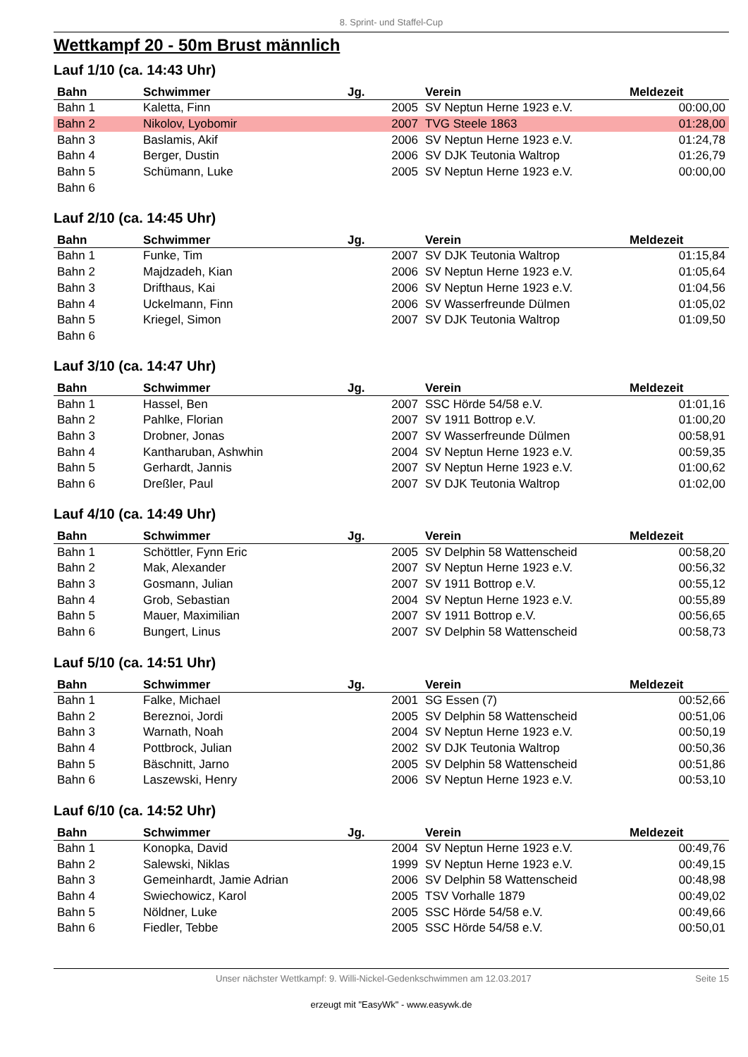8. Sprint- und Staffel-Cup
Wettkampf 20 - 50m Brust männlich
Lauf 1/10 (ca. 14:43 Uhr)
| Bahn | Schwimmer | Jg. | Verein | Meldezeit |
| --- | --- | --- | --- | --- |
| Bahn 1 | Kaletta, Finn | 2005 | SV Neptun Herne 1923 e.V. | 00:00,00 |
| Bahn 2 | Nikolov, Lyobomir | 2007 | TVG Steele 1863 | 01:28,00 |
| Bahn 3 | Baslamis, Akif | 2006 | SV Neptun Herne 1923 e.V. | 01:24,78 |
| Bahn 4 | Berger, Dustin | 2006 | SV DJK Teutonia Waltrop | 01:26,79 |
| Bahn 5 | Schümann, Luke | 2005 | SV Neptun Herne 1923 e.V. | 00:00,00 |
| Bahn 6 | | | | |
Lauf 2/10 (ca. 14:45 Uhr)
| Bahn | Schwimmer | Jg. | Verein | Meldezeit |
| --- | --- | --- | --- | --- |
| Bahn 1 | Funke, Tim | 2007 | SV DJK Teutonia Waltrop | 01:15,84 |
| Bahn 2 | Majdzadeh, Kian | 2006 | SV Neptun Herne 1923 e.V. | 01:05,64 |
| Bahn 3 | Drifthaus, Kai | 2006 | SV Neptun Herne 1923 e.V. | 01:04,56 |
| Bahn 4 | Uckelmann, Finn | 2006 | SV Wasserfreunde Dülmen | 01:05,02 |
| Bahn 5 | Kriegel, Simon | 2007 | SV DJK Teutonia Waltrop | 01:09,50 |
| Bahn 6 | | | | |
Lauf 3/10 (ca. 14:47 Uhr)
| Bahn | Schwimmer | Jg. | Verein | Meldezeit |
| --- | --- | --- | --- | --- |
| Bahn 1 | Hassel, Ben | 2007 | SSC Hörde 54/58 e.V. | 01:01,16 |
| Bahn 2 | Pahlke, Florian | 2007 | SV 1911 Bottrop e.V. | 01:00,20 |
| Bahn 3 | Drobner, Jonas | 2007 | SV Wasserfreunde Dülmen | 00:58,91 |
| Bahn 4 | Kantharuban, Ashwhin | 2004 | SV Neptun Herne 1923 e.V. | 00:59,35 |
| Bahn 5 | Gerhardt, Jannis | 2007 | SV Neptun Herne 1923 e.V. | 01:00,62 |
| Bahn 6 | Dreßler, Paul | 2007 | SV DJK Teutonia Waltrop | 01:02,00 |
Lauf 4/10 (ca. 14:49 Uhr)
| Bahn | Schwimmer | Jg. | Verein | Meldezeit |
| --- | --- | --- | --- | --- |
| Bahn 1 | Schöttler, Fynn Eric | 2005 | SV Delphin 58 Wattenscheid | 00:58,20 |
| Bahn 2 | Mak, Alexander | 2007 | SV Neptun Herne 1923 e.V. | 00:56,32 |
| Bahn 3 | Gosmann, Julian | 2007 | SV 1911 Bottrop e.V. | 00:55,12 |
| Bahn 4 | Grob, Sebastian | 2004 | SV Neptun Herne 1923 e.V. | 00:55,89 |
| Bahn 5 | Mauer, Maximilian | 2007 | SV 1911 Bottrop e.V. | 00:56,65 |
| Bahn 6 | Bungert, Linus | 2007 | SV Delphin 58 Wattenscheid | 00:58,73 |
Lauf 5/10 (ca. 14:51 Uhr)
| Bahn | Schwimmer | Jg. | Verein | Meldezeit |
| --- | --- | --- | --- | --- |
| Bahn 1 | Falke, Michael | 2001 | SG Essen (7) | 00:52,66 |
| Bahn 2 | Bereznoi, Jordi | 2005 | SV Delphin 58 Wattenscheid | 00:51,06 |
| Bahn 3 | Warnath, Noah | 2004 | SV Neptun Herne 1923 e.V. | 00:50,19 |
| Bahn 4 | Pottbrock, Julian | 2002 | SV DJK Teutonia Waltrop | 00:50,36 |
| Bahn 5 | Bäschnitt, Jarno | 2005 | SV Delphin 58 Wattenscheid | 00:51,86 |
| Bahn 6 | Laszewski, Henry | 2006 | SV Neptun Herne 1923 e.V. | 00:53,10 |
Lauf 6/10 (ca. 14:52 Uhr)
| Bahn | Schwimmer | Jg. | Verein | Meldezeit |
| --- | --- | --- | --- | --- |
| Bahn 1 | Konopka, David | 2004 | SV Neptun Herne 1923 e.V. | 00:49,76 |
| Bahn 2 | Salewski, Niklas | 1999 | SV Neptun Herne 1923 e.V. | 00:49,15 |
| Bahn 3 | Gemeinhardt, Jamie Adrian | 2006 | SV Delphin 58 Wattenscheid | 00:48,98 |
| Bahn 4 | Swiechowicz, Karol | 2005 | TSV Vorhalle 1879 | 00:49,02 |
| Bahn 5 | Nöldner, Luke | 2005 | SSC Hörde 54/58 e.V. | 00:49,66 |
| Bahn 6 | Fiedler, Tebbe | 2005 | SSC Hörde 54/58 e.V. | 00:50,01 |
Unser nächster Wettkampf: 9. Willi-Nickel-Gedenkschwimmen am 12.03.2017 Seite 15
erzeugt mit "EasyWk" - www.easywk.de